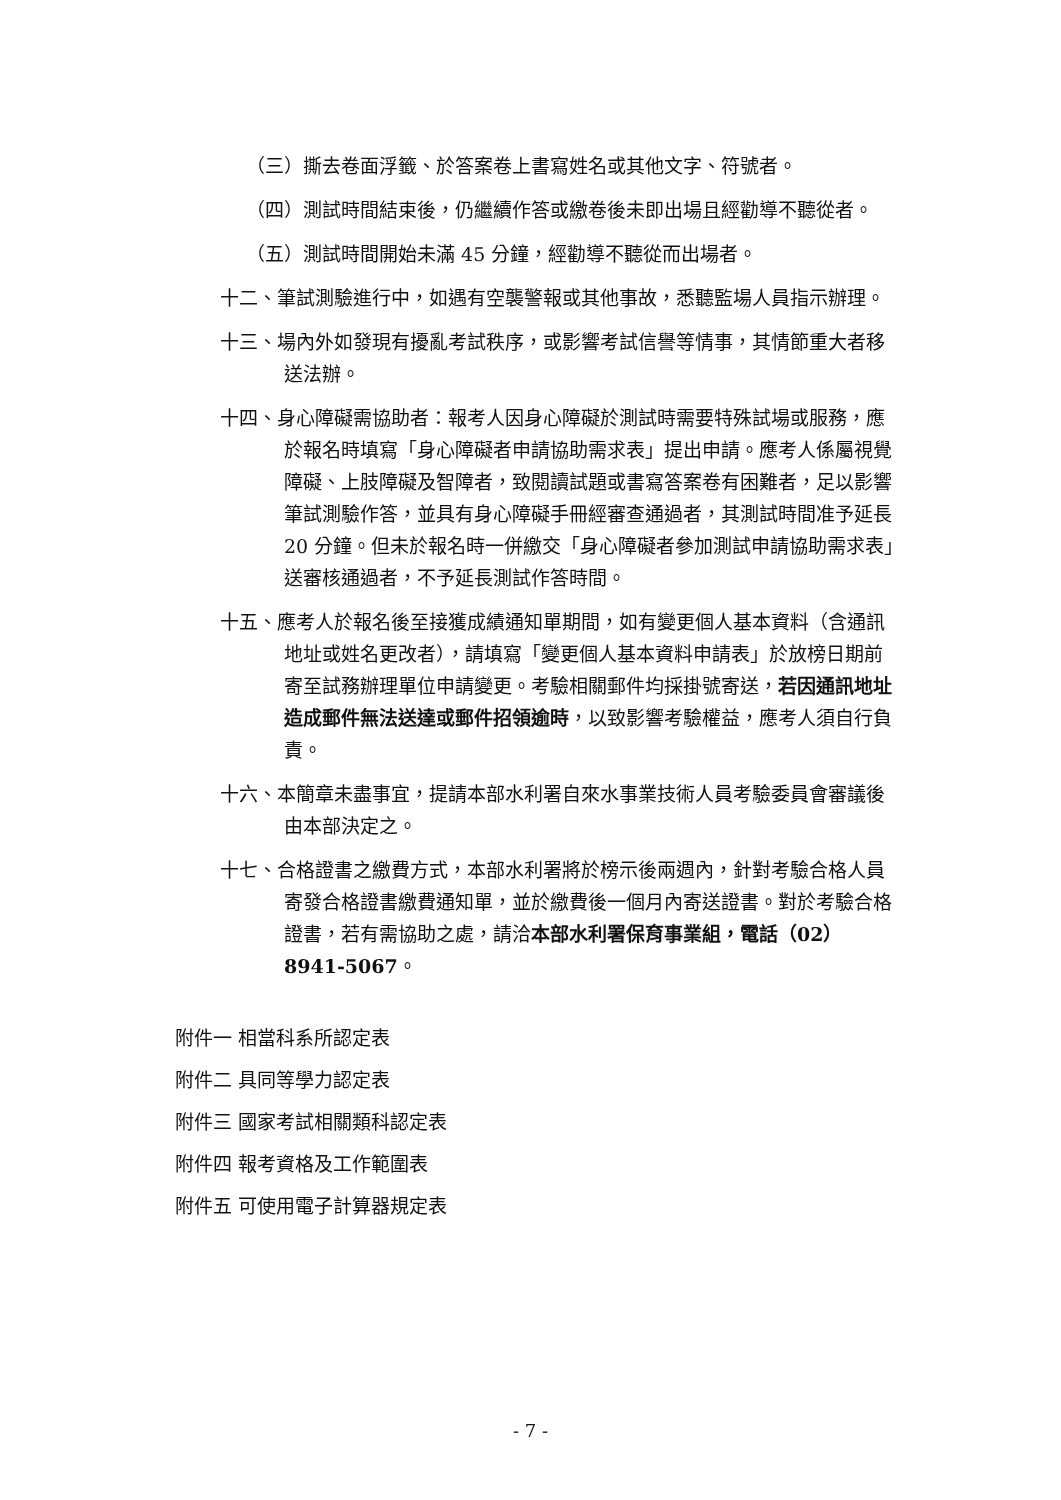（三）撕去卷面浮籤、於答案卷上書寫姓名或其他文字、符號者。
（四）測試時間結束後，仍繼續作答或繳卷後未即出場且經勸導不聽從者。
（五）測試時間開始未滿 45 分鐘，經勸導不聽從而出場者。
十二、筆試測驗進行中，如遇有空襲警報或其他事故，悉聽監場人員指示辦理。
十三、場內外如發現有擾亂考試秩序，或影響考試信譽等情事，其情節重大者移送法辦。
十四、身心障礙需協助者：報考人因身心障礙於測試時需要特殊試場或服務，應於報名時填寫「身心障礙者申請協助需求表」提出申請。應考人係屬視覺障礙、上肢障礙及智障者，致閱讀試題或書寫答案卷有困難者，足以影響筆試測驗作答，並具有身心障礙手冊經審查通過者，其測試時間准予延長 20 分鐘。但未於報名時一併繳交「身心障礙者參加測試申請協助需求表」送審核通過者，不予延長測試作答時間。
十五、應考人於報名後至接獲成績通知單期間，如有變更個人基本資料（含通訊地址或姓名更改者），請填寫「變更個人基本資料申請表」於放榜日期前寄至試務辦理單位申請變更。考驗相關郵件均採掛號寄送，若因通訊地址造成郵件無法送達或郵件招領逾時，以致影響考驗權益，應考人須自行負責。
十六、本簡章未盡事宜，提請本部水利署自來水事業技術人員考驗委員會審議後由本部決定之。
十七、合格證書之繳費方式，本部水利署將於榜示後兩週內，針對考驗合格人員寄發合格證書繳費通知單，並於繳費後一個月內寄送證書。對於考驗合格證書，若有需協助之處，請洽本部水利署保育事業組，電話（02）8941-5067。
附件一 相當科系所認定表
附件二 具同等學力認定表
附件三 國家考試相關類科認定表
附件四 報考資格及工作範圍表
附件五 可使用電子計算器規定表
- 7 -